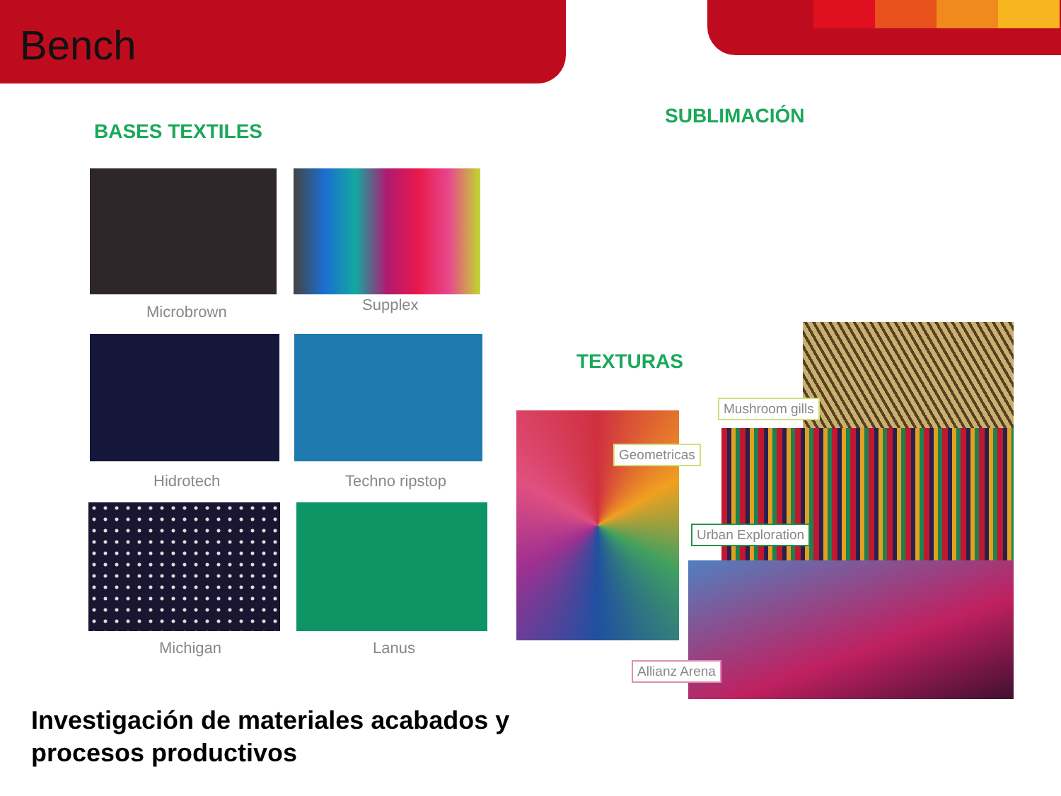Bench
BASES TEXTILES
SUBLIMACIÓN
TEXTURAS
Microbrown Supplex
Hidrotech Techno ripstop
Michigan Lanus
Mushroom gills
Geometricas
Urban Exploration
Allianz Arena
Investigación de materiales acabados y
procesos productivos